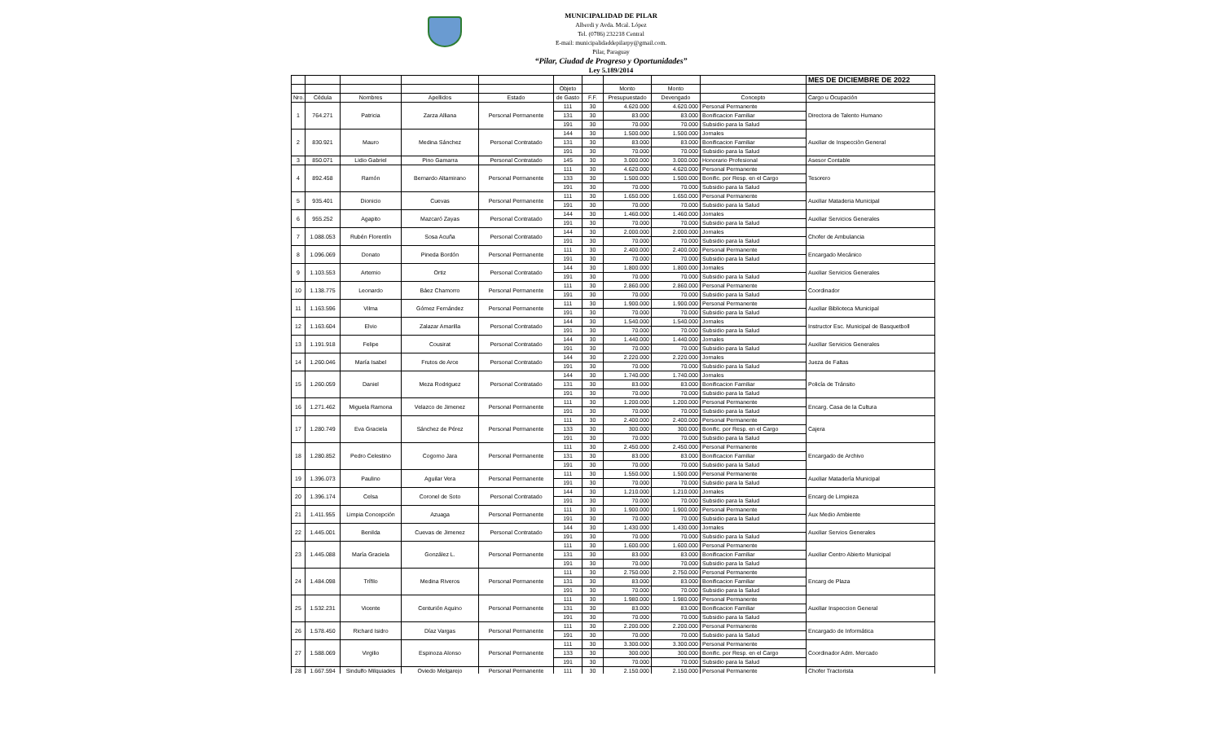MUNICIPALIDAD DE PILAR
Alberdi y Avda. Mcal. López
Tel. (0786) 232218 Central
E-mail: municipalidaddepilarpy@gmail.com.
Pilar, Paraguay
“Pilar, Ciudad de Progreso y Oportunidades”
Ley 5.189/2014
| | | | | | | | | | | MES DE DICIEMBRE DE 2022 |
| | | | | | Objeto | | Monto | Monto | | |
| Nro. | Cédula | Nombres | Apellidos | Estado | de Gasto | F.F. | Presupuestado | Devengado | Concepto | Cargo u Ocupación |
| 1 | 764.271 | Patricia | Zarza Alliana | Personal Permanente | 111 | 30 | 4.620.000 | 4.620.000 | Personal Permanente | Directora de Talento Humano |
| | | | | | 131 | 30 | 83.000 | 83.000 | Bonificacion Familiar | |
| | | | | | 191 | 30 | 70.000 | 70.000 | Subsidio para la Salud | |
| 2 | 830.921 | Mauro | Medina Sánchez | Personal Contratado | 144 | 30 | 1.500.000 | 1.500.000 | Jornales | Auxiliar de Inspecciòn General |
| | | | | | 131 | 30 | 83.000 | 83.000 | Bonificacion Familiar | |
| | | | | | 191 | 30 | 70.000 | 70.000 | Subsidio para la Salud | |
| 3 | 850.071 | Lidio Gabriel | Pino Gamarra | Personal Contratado | 145 | 30 | 3.000.000 | 3.000.000 | Honorario Profesional | Asesor Contable |
| 4 | 892.458 | Ramón | Bernardo Altamirano | Personal Permanente | 111 | 30 | 4.620.000 | 4.620.000 | Personal Permanente | Tesorero |
| | | | | | 133 | 30 | 1.500.000 | 1.500.000 | Bonific. por Resp. en el Cargo | |
| | | | | | 191 | 30 | 70.000 | 70.000 | Subsidio para la Salud | |
| 5 | 935.401 | Dionicio | Cuevas | Personal Permanente | 111 | 30 | 1.650.000 | 1.650.000 | Personal Permanente | Auxiliar Mataderia Municipal |
| | | | | | 191 | 30 | 70.000 | 70.000 | Subsidio para la Salud | |
| 6 | 955.252 | Agapito | Mazcaró Zayas | Personal Contratado | 144 | 30 | 1.460.000 | 1.460.000 | Jornales | Auxiliar Servicios Generales |
| | | | | | 191 | 30 | 70.000 | 70.000 | Subsidio para la Salud | |
| 7 | 1.088.053 | Rubén Florentín | Sosa Acuña | Personal Contratado | 144 | 30 | 2.000.000 | 2.000.000 | Jornales | Chofer de Ambulancia |
| | | | | | 191 | 30 | 70.000 | 70.000 | Subsidio para la Salud | |
| 8 | 1.096.069 | Donato | Pineda Bordón | Personal Permanente | 111 | 30 | 2.400.000 | 2.400.000 | Personal Permanente | Encargado Mecánico |
| | | | | | 191 | 30 | 70.000 | 70.000 | Subsidio para la Salud | |
| 9 | 1.103.553 | Artemio | Ortiz | Personal Contratado | 144 | 30 | 1.800.000 | 1.800.000 | Jornales | Auxiliar Servicios Generales |
| | | | | | 191 | 30 | 70.000 | 70.000 | Subsidio para la Salud | |
| 10 | 1.138.775 | Leonardo | Báez Chamorro | Personal Permanente | 111 | 30 | 2.860.000 | 2.860.000 | Personal Permanente | Coordinador |
| | | | | | 191 | 30 | 70.000 | 70.000 | Subsidio para la Salud | |
| 11 | 1.163.596 | Vilma | Gómez Fernández | Personal Permanente | 111 | 30 | 1.900.000 | 1.900.000 | Personal Permanente | Auxiliar Biblioteca Municipal |
| | | | | | 191 | 30 | 70.000 | 70.000 | Subsidio para la Salud | |
| 12 | 1.163.604 | Elvio | Zalazar Amarilla | Personal Contratado | 144 | 30 | 1.540.000 | 1.540.000 | Jornales | Instructor Esc. Municipal de Basquetboll |
| | | | | | 191 | 30 | 70.000 | 70.000 | Subsidio para la Salud | |
| 13 | 1.191.918 | Felipe | Cousirat | Personal Contratado | 144 | 30 | 1.440.000 | 1.440.000 | Jornales | Auxiliar Servicios Generales |
| | | | | | 191 | 30 | 70.000 | 70.000 | Subsidio para la Salud | |
| 14 | 1.260.046 | María Isabel | Frutos de Arce | Personal Contratado | 144 | 30 | 2.220.000 | 2.220.000 | Jornales | Jueza de Faltas |
| | | | | | 191 | 30 | 70.000 | 70.000 | Subsidio para la Salud | |
| 15 | 1.260.059 | Daniel | Meza Rodriguez | Personal Contratado | 144 | 30 | 1.740.000 | 1.740.000 | Jornales | Policía de Tránsito |
| | | | | | 131 | 30 | 83.000 | 83.000 | Bonificacion Familiar | |
| | | | | | 191 | 30 | 70.000 | 70.000 | Subsidio para la Salud | |
| 16 | 1.271.462 | Miguela Ramona | Velazco de Jimenez | Personal Permanente | 111 | 30 | 1.200.000 | 1.200.000 | Personal Permanente | Encarg. Casa de la Cultura |
| | | | | | 191 | 30 | 70.000 | 70.000 | Subsidio para la Salud | |
| 17 | 1.280.749 | Eva Graciela | Sánchez de Pérez | Personal Permanente | 111 | 30 | 2.400.000 | 2.400.000 | Personal Permanente | Cajera |
| | | | | | 133 | 30 | 300.000 | 300.000 | Bonific. por Resp. en el Cargo | |
| | | | | | 191 | 30 | 70.000 | 70.000 | Subsidio para la Salud | |
| 18 | 1.280.852 | Pedro Celestino | Cogorno Jara | Personal Permanente | 111 | 30 | 2.450.000 | 2.450.000 | Personal Permanente | Encargado de Archivo |
| | | | | | 131 | 30 | 83.000 | 83.000 | Bonificacion Familiar | |
| | | | | | 191 | 30 | 70.000 | 70.000 | Subsidio para la Salud | |
| 19 | 1.396.073 | Paulino | Aguilar Vera | Personal Permanente | 111 | 30 | 1.550.000 | 1.500.000 | Personal Permanente | Auxiliar Matadería Municipal |
| | | | | | 191 | 30 | 70.000 | 70.000 | Subsidio para la Salud | |
| 20 | 1.396.174 | Celsa | Coronel de Soto | Personal Contratado | 144 | 30 | 1.210.000 | 1.210.000 | Jornales | Encarg de Limpieza |
| | | | | | 191 | 30 | 70.000 | 70.000 | Subsidio para la Salud | |
| 21 | 1.411.955 | Limpia Concepción | Azuaga | Personal Permanente | 111 | 30 | 1.900.000 | 1.900.000 | Personal Permanente | Aux Medio Ambiente |
| | | | | | 191 | 30 | 70.000 | 70.000 | Subsidio para la Salud | |
| 22 | 1.445.001 | Benilda | Cuevas de Jimenez | Personal Contratado | 144 | 30 | 1.430.000 | 1.430.000 | Jornales | Auxiliar Servios Generales |
| | | | | | 191 | 30 | 70.000 | 70.000 | Subsidio para la Salud | |
| 23 | 1.445.088 | María Graciela | González L. | Personal Permanente | 111 | 30 | 1.600.000 | 1.600.000 | Personal Permanente | Auxiliar Centro Abierto Municipal |
| | | | | | 131 | 30 | 83.000 | 83.000 | Bonificacion Familiar | |
| | | | | | 191 | 30 | 70.000 | 70.000 | Subsidio para la Salud | |
| 24 | 1.484.098 | Trífilo | Medina Riveros | Personal Permanente | 111 | 30 | 2.750.000 | 2.750.000 | Personal Permanente | Encarg de Plaza |
| | | | | | 131 | 30 | 83.000 | 83.000 | Bonificacion Familiar | |
| | | | | | 191 | 30 | 70.000 | 70.000 | Subsidio para la Salud | |
| 25 | 1.532.231 | Vicente | Centurión Aquino | Personal Permanente | 111 | 30 | 1.980.000 | 1.980.000 | Personal Permanente | Auxiliar Inspeccion General |
| | | | | | 131 | 30 | 83.000 | 83.000 | Bonificacion Familiar | |
| | | | | | 191 | 30 | 70.000 | 70.000 | Subsidio para la Salud | |
| 26 | 1.578.450 | Richard Isidro | Díaz Vargas | Personal Permanente | 111 | 30 | 2.200.000 | 2.200.000 | Personal Permanente | Encargado de Informática |
| | | | | | 191 | 30 | 70.000 | 70.000 | Subsidio para la Salud | |
| 27 | 1.588.069 | Virgilio | Espinoza Alonso | Personal Permanente | 111 | 30 | 3.300.000 | 3.300.000 | Personal Permanente | Coordinador Adm. Mercado |
| | | | | | 133 | 30 | 300.000 | 300.000 | Bonific. por Resp. en el Cargo | |
| | | | | | 191 | 30 | 70.000 | 70.000 | Subsidio para la Salud | |
| 28 | 1.667.594 | Sindulfo Milquiades | Oviedo Melgarejo | Personal Permanente | 111 | 30 | 2.150.000 | 2.150.000 | Personal Permanente | Chofer Tractorista |